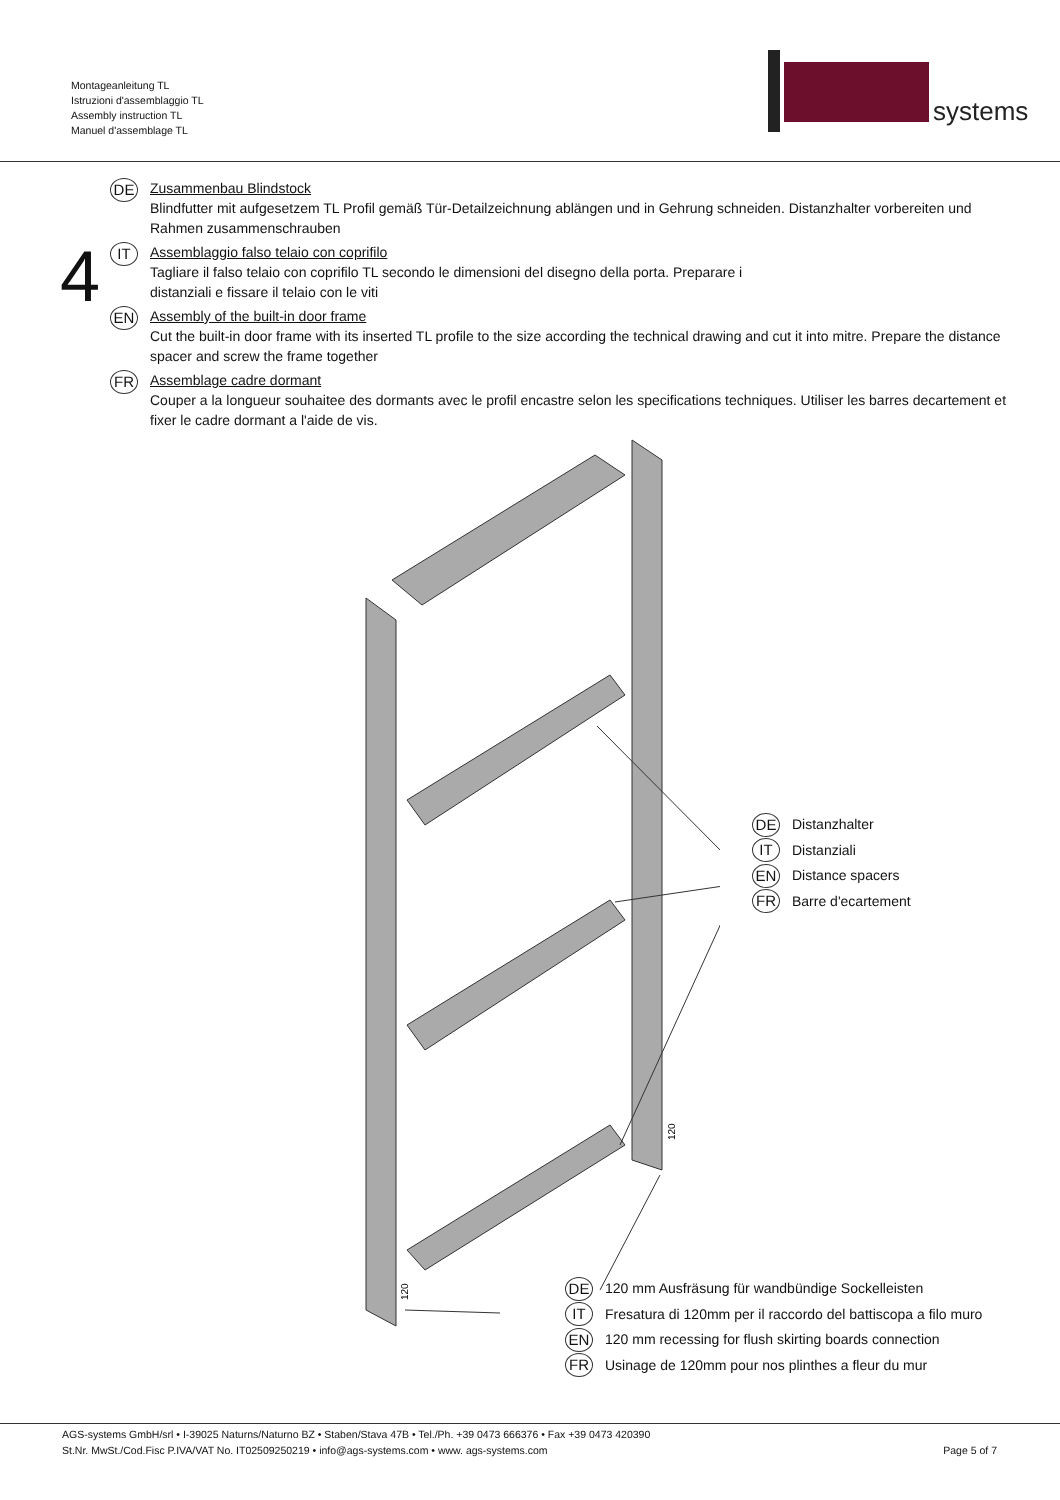Montageanleitung TL
Istruzioni d'assemblaggio TL
Assembly instruction TL
Manuel d'assemblage TL
systems
4
DE
Zusammenbau Blindstock
Blindfutter mit aufgesetzem TL Profil gemäß Tür-Detailzeichnung ablängen und in Gehrung schneiden. Distanzhalter vorbereiten und Rahmen zusammenschrauben
IT
Assemblaggio falso telaio con coprifilo
Tagliare il falso telaio con coprifilo TL secondo le dimensioni del disegno della porta. Preparare i
distanziali e fissare il telaio con le viti
EN
Assembly of the built-in door frame
Cut the built-in door frame with its inserted TL profile to the size according the technical drawing and cut it into mitre. Prepare the distance spacer and screw the frame together
FR
Assemblage cadre dormant
Couper a la longueur souhaitee des dormants avec le profil encastre selon les specifications techniques. Utiliser les barres decartement et
fixer le cadre dormant a l'aide de vis.
120
120
DE
Distanzhalter
IT
Distanziali
EN
Distance spacers
FR
Barre d'ecartement
DE
120 mm Ausfräsung für wandbündige Sockelleisten
IT
Fresatura di 120mm per il raccordo del battiscopa a filo muro
EN
120 mm recessing for flush skirting boards connection
FR
Usinage de 120mm pour nos plinthes a fleur du mur
AGS-systems GmbH/srl • I-39025 Naturns/Naturno BZ • Staben/Stava 47B • Tel./Ph. +39 0473 666376 • Fax +39 0473 420390
St.Nr. MwSt./Cod.Fisc P.IVA/VAT No. IT02509250219 • info@ags-systems.com • www. ags-systems.com Page 5 of 7